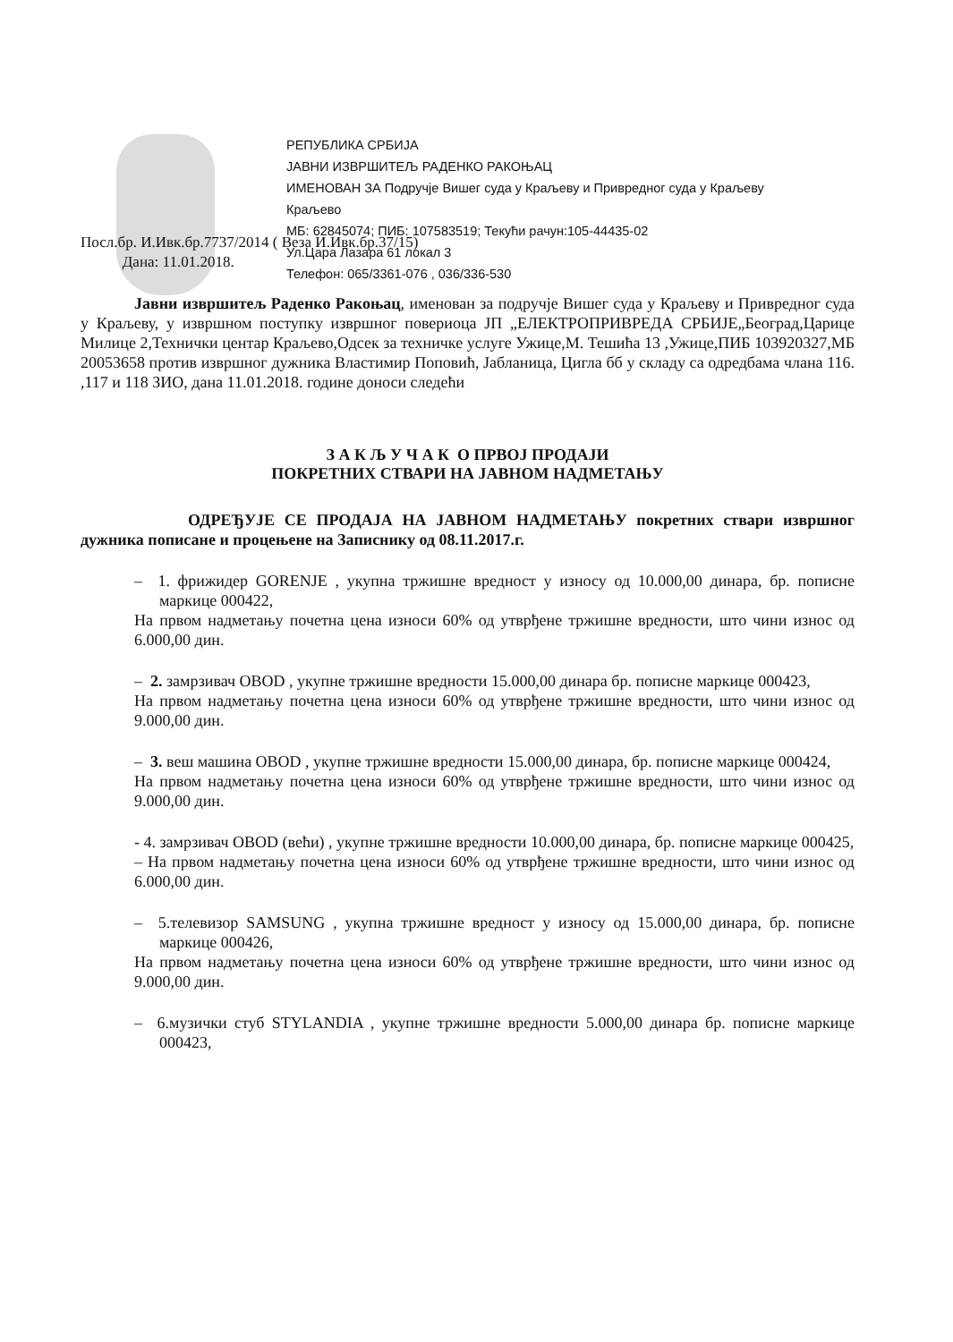РЕПУБЛИКА СРБИЈА
ЈАВНИ ИЗВРШИТЕЉ РАДЕНКО РАКОЊАЦ
ИМЕНОВАН ЗА Подручје Вишег суда у Краљеву и Привредног суда у Краљеву
Краљево
МБ: 62845074; ПИБ: 107583519; Текући рачун:105-44435-02
Ул.Цара Лазара 61 локал 3
Телефон: 065/3361-076 , 036/336-530
Посл.бр. И.Ивк.бр.7737/2014 ( Веза И.Ивк.бр.37/15)
Дана: 11.01.2018.
Јавни извршитељ Раденко Ракоњац, именован за подручје Вишег суда у Краљеву и Привредног суда у Краљеву, у извршном поступку извршног повериоца ЈП „ЕЛЕКТРОПРИВРЕДА СРБИЈЕ„Београд,Царице Милице 2,Технички центар Краљево,Одсек за техничке услуге Ужице,М. Тешића 13 ,Ужице,ПИБ 103920327,МБ 20053658 против извршног дужника Властимир Поповић, Јабланица, Цигла бб у складу са одредбама члана 116. ,117 и 118 ЗИО, дана 11.01.2018. године доноси следећи
З А К Љ У Ч А К О ПРВОЈ ПРОДАЈИ
ПОКРЕТНИХ СТВАРИ НА ЈАВНОМ НАДМЕТАЊУ
ОДРЕЂУЈЕ СЕ ПРОДАЈА НА ЈАВНОМ НАДМЕТАЊУ покретних ствари извршног дужника пописане и процењене на Записнику од 08.11.2017.г.
– 1. фрижидер GORENJE , укупна тржишне вредност у износу од 10.000,00 динара, бр. пописне маркице 000422,
На првом надметању почетна цена износи 60% од утврђене тржишне вредности, што чини износ од 6.000,00 дин.
– 2. замрзивач OBOD , укупне тржишне вредности 15.000,00 динара бр. пописне маркице 000423,
На првом надметању почетна цена износи 60% од утврђене тржишне вредности, што чини износ од 9.000,00 дин.
– 3. веш машина OBOD , укупне тржишне вредности 15.000,00 динара, бр. пописне маркице 000424,
На првом надметању почетна цена износи 60% од утврђене тржишне вредности, што чини износ од 9.000,00 дин.
- 4. замрзивач OBOD (већи) , укупне тржишне вредности 10.000,00 динара, бр. пописне маркице 000425,
– На првом надметању почетна цена износи 60% од утврђене тржишне вредности, што чини износ од 6.000,00 дин.
– 5.телевизор SAMSUNG , укупна тржишне вредност у износу од 15.000,00 динара, бр. пописне маркице 000426,
На првом надметању почетна цена износи 60% од утврђене тржишне вредности, што чини износ од 9.000,00 дин.
– 6.музички стуб STYLANDIA , укупне тржишне вредности 5.000,00 динара бр. пописне маркице 000423,